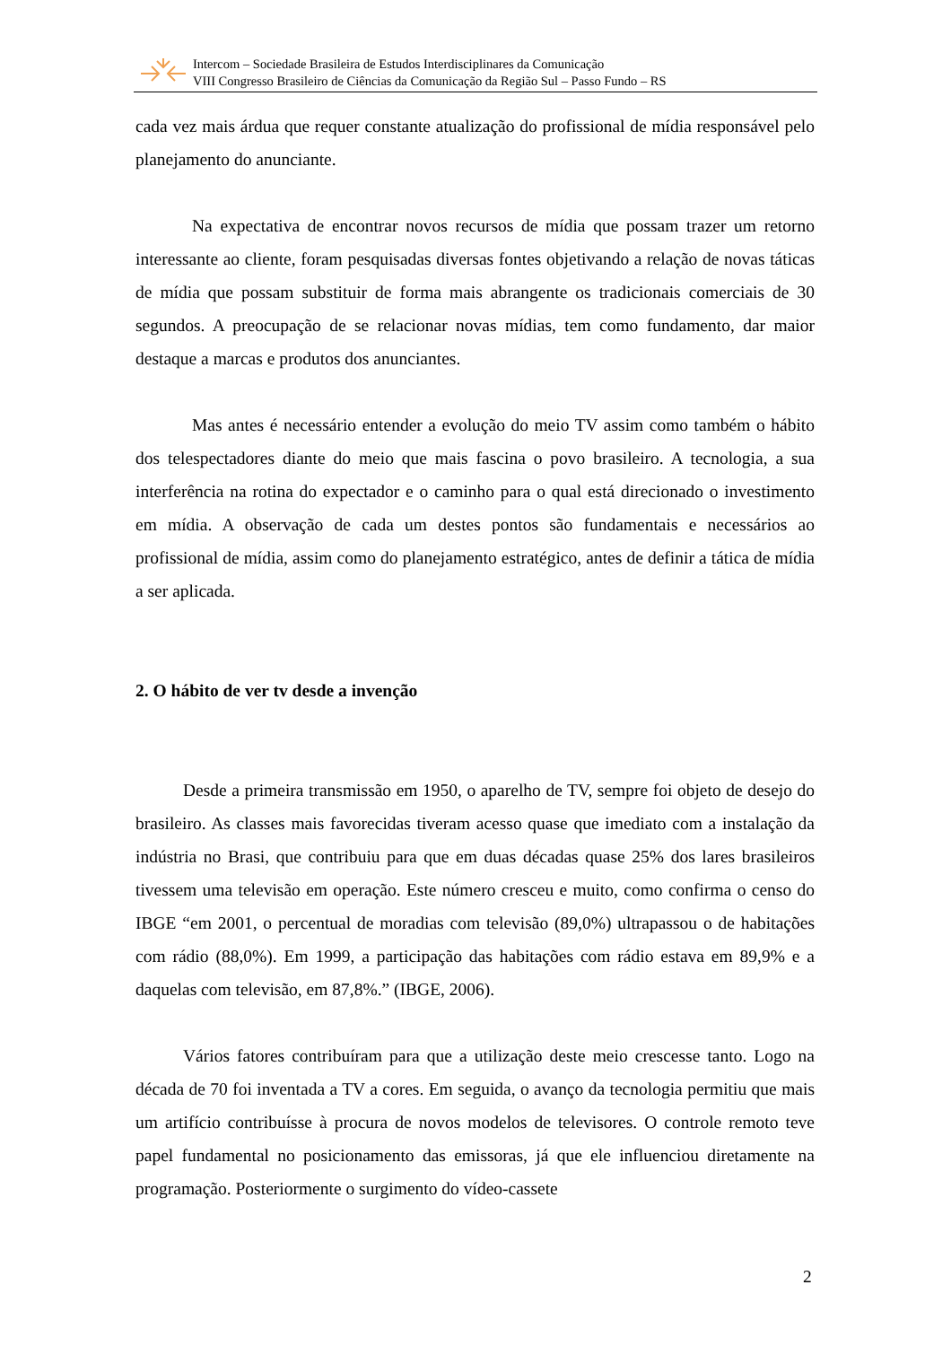Intercom – Sociedade Brasileira de Estudos Interdisciplinares da Comunicação
VIII Congresso Brasileiro de Ciências da Comunicação da Região Sul – Passo Fundo – RS
cada vez mais árdua que requer constante atualização do profissional de mídia responsável pelo planejamento do anunciante.
Na expectativa de encontrar novos recursos de mídia que possam trazer um retorno interessante ao cliente, foram pesquisadas diversas fontes objetivando a relação de novas táticas de mídia que possam substituir de forma mais abrangente os tradicionais comerciais de 30 segundos. A preocupação de se relacionar novas mídias, tem como fundamento, dar maior destaque a marcas e produtos dos anunciantes.
Mas antes é necessário entender a evolução do meio TV assim como também o hábito dos telespectadores diante do meio que mais fascina o povo brasileiro. A tecnologia, a sua interferência na rotina do expectador e o caminho para o qual está direcionado o investimento em mídia. A observação de cada um destes pontos são fundamentais e necessários ao profissional de mídia, assim como do planejamento estratégico, antes de definir a tática de mídia a ser aplicada.
2. O hábito de ver tv desde a invenção
Desde a primeira transmissão em 1950, o aparelho de TV, sempre foi objeto de desejo do brasileiro. As classes mais favorecidas tiveram acesso quase que imediato com a instalação da indústria no Brasi, que contribuiu para que em duas décadas quase 25% dos lares brasileiros tivessem uma televisão em operação. Este número cresceu e muito, como confirma o censo do IBGE “em 2001, o percentual de moradias com televisão (89,0%) ultrapassou o de habitações com rádio (88,0%). Em 1999, a participação das habitações com rádio estava em 89,9% e a daquelas com televisão, em 87,8%.” (IBGE, 2006).
Vários fatores contribuíram para que a utilização deste meio crescesse tanto. Logo na década de 70 foi inventada a TV a cores. Em seguida, o avanço da tecnologia permitiu que mais um artifício contribuísse à procura de novos modelos de televisores. O controle remoto teve papel fundamental no posicionamento das emissoras, já que ele influenciou diretamente na programação. Posteriormente o surgimento do vídeo-cassete
2